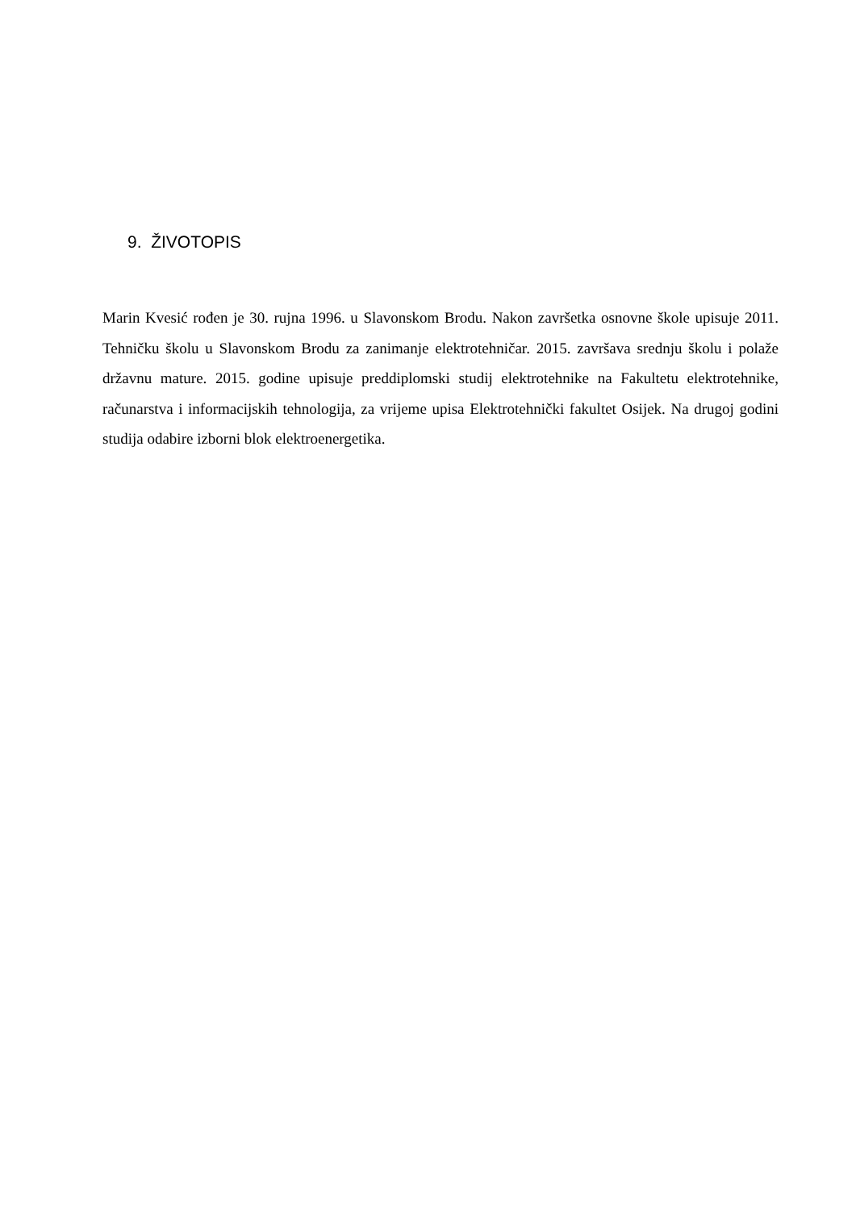9. ŽIVOTOPIS
Marin Kvesić rođen je 30. rujna 1996. u Slavonskom Brodu. Nakon završetka osnovne škole upisuje 2011. Tehničku školu u Slavonskom Brodu za zanimanje elektrotehničar. 2015. završava srednju školu i polaže državnu mature. 2015. godine upisuje preddiplomski studij elektrotehnike na Fakultetu elektrotehnike, računarstva i informacijskih tehnologija, za vrijeme upisa Elektrotehnički fakultet Osijek. Na drugoj godini studija odabire izborni blok elektroenergetika.